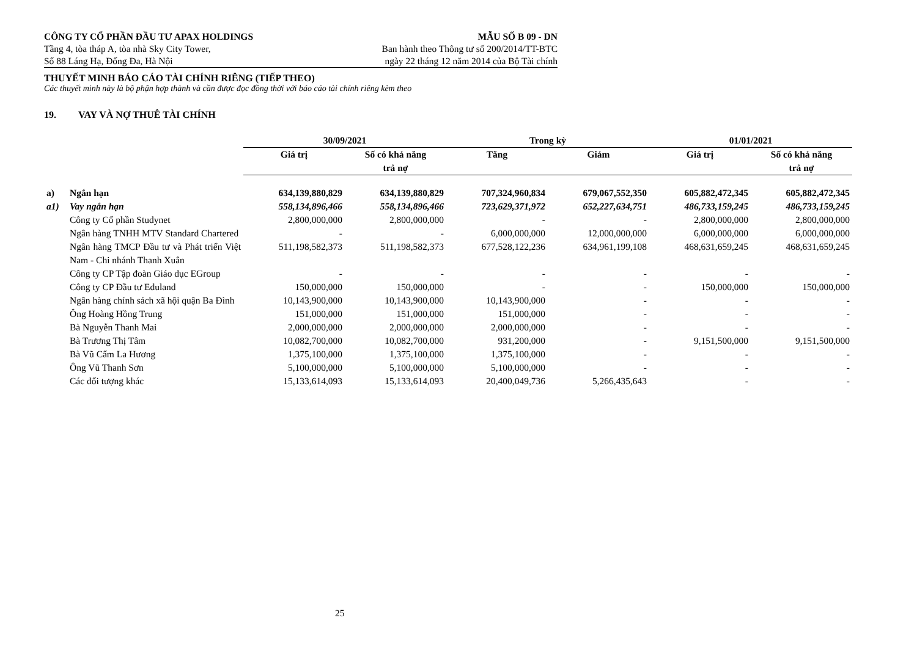CÔNG TY CỔ PHẦN ĐẦU TƯ APAX HOLDINGS
Tầng 4, tòa tháp A, tòa nhà Sky City Tower,
Số 88 Láng Hạ, Đống Đa, Hà Nội
MẪU SỐ B 09 - DN
Ban hành theo Thông tư số 200/2014/TT-BTC
ngày 22 tháng 12 năm 2014 của Bộ Tài chính
THUYẾT MINH BÁO CÁO TÀI CHÍNH RIÊNG (TIẾP THEO)
Các thuyết minh này là bộ phận hợp thành và cần được đọc đồng thời với báo cáo tài chính riêng kèm theo
19. VAY VÀ NỢ THUÊ TÀI CHÍNH
| | | 30/09/2021 | | Trong kỳ | | 01/01/2021 | |
| --- | --- | --- | --- | --- | --- | --- | --- |
| | | Giá trị | Số có khả năng trả nợ | Tăng | Giảm | Giá trị | Số có khả năng trả nợ |
| a) | Ngắn hạn | 634,139,880,829 | 634,139,880,829 | 707,324,960,834 | 679,067,552,350 | 605,882,472,345 | 605,882,472,345 |
| a1) | Vay ngắn hạn | 558,134,896,466 | 558,134,896,466 | 723,629,371,972 | 652,227,634,751 | 486,733,159,245 | 486,733,159,245 |
| | Công ty Cổ phần Studynet | 2,800,000,000 | 2,800,000,000 | - | - | 2,800,000,000 | 2,800,000,000 |
| | Ngân hàng TNHH MTV Standard Chartered | - | - | 6,000,000,000 | 12,000,000,000 | 6,000,000,000 | 6,000,000,000 |
| | Ngân hàng TMCP Đầu tư và Phát triển Việt Nam - Chi nhánh Thanh Xuân | 511,198,582,373 | 511,198,582,373 | 677,528,122,236 | 634,961,199,108 | 468,631,659,245 | 468,631,659,245 |
| | Công ty CP Tập đoàn Giáo dục EGroup | - | - | - | - | - | - |
| | Công ty CP Đầu tư Eduland | 150,000,000 | 150,000,000 | - | - | 150,000,000 | 150,000,000 |
| | Ngân hàng chính sách xã hội quận Ba Đình | 10,143,900,000 | 10,143,900,000 | 10,143,900,000 | - | - | - |
| | Ông Hoàng Hồng Trung | 151,000,000 | 151,000,000 | 151,000,000 | - | - | - |
| | Bà Nguyễn Thanh Mai | 2,000,000,000 | 2,000,000,000 | 2,000,000,000 | - | - | - |
| | Bà Trương Thị Tâm | 10,082,700,000 | 10,082,700,000 | 931,200,000 | - | 9,151,500,000 | 9,151,500,000 |
| | Bà Vũ Cẩm La Hương | 1,375,100,000 | 1,375,100,000 | 1,375,100,000 | - | - | - |
| | Ông Vũ Thanh Sơn | 5,100,000,000 | 5,100,000,000 | 5,100,000,000 | - | - | - |
| | Các đối tượng khác | 15,133,614,093 | 15,133,614,093 | 20,400,049,736 | 5,266,435,643 | - | - |
25